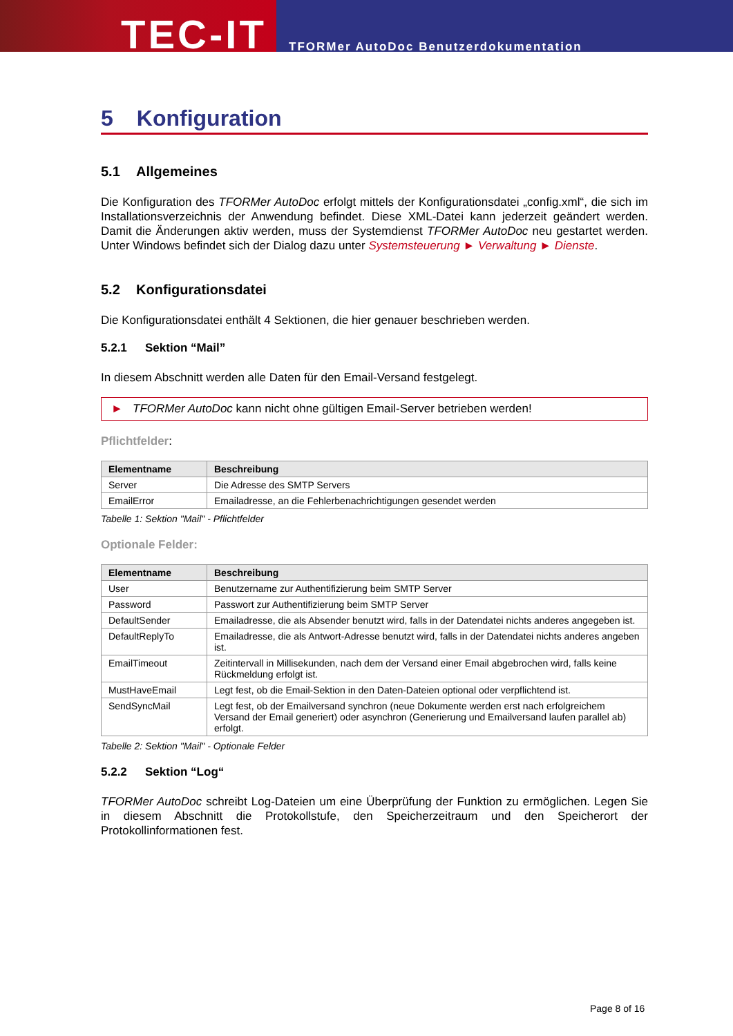TEC-IT
TFORMer AutoDoc Benutzerdokumentation
5 Konfiguration
5.1 Allgemeines
Die Konfiguration des TFORMer AutoDoc erfolgt mittels der Konfigurationsdatei „config.xml“, die sich im Installationsverzeichnis der Anwendung befindet. Diese XML-Datei kann jederzeit geändert werden. Damit die Änderungen aktiv werden, muss der Systemdienst TFORMer AutoDoc neu gestartet werden. Unter Windows befindet sich der Dialog dazu unter Systemsteuerung ► Verwaltung ► Dienste.
5.2 Konfigurationsdatei
Die Konfigurationsdatei enthält 4 Sektionen, die hier genauer beschrieben werden.
5.2.1 Sektion “Mail”
In diesem Abschnitt werden alle Daten für den Email-Versand festgelegt.
► TFORMer AutoDoc kann nicht ohne gültigen Email-Server betrieben werden!
Pflichtfelder:
| Elementname | Beschreibung |
| --- | --- |
| Server | Die Adresse des SMTP Servers |
| EmailError | Emailadresse, an die Fehlerbenachrichtigungen gesendet werden |
Tabelle 1: Sektion "Mail" - Pflichtfelder
Optionale Felder:
| Elementname | Beschreibung |
| --- | --- |
| User | Benutzername zur Authentifizierung beim SMTP Server |
| Password | Passwort zur Authentifizierung beim SMTP Server |
| DefaultSender | Emailadresse, die als Absender benutzt wird, falls in der Datendatei nichts anderes angegeben ist. |
| DefaultReplyTo | Emailadresse, die als Antwort-Adresse benutzt wird, falls in der Datendatei nichts anderes angeben ist. |
| EmailTimeout | Zeitintervall in Millisekunden, nach dem der Versand einer Email abgebrochen wird, falls keine Rückmeldung erfolgt ist. |
| MustHaveEmail | Legt fest, ob die Email-Sektion in den Daten-Dateien optional oder verpflichtend ist. |
| SendSyncMail | Legt fest, ob der Emailversand synchron (neue Dokumente werden erst nach erfolgreichem Versand der Email generiert) oder asynchron (Generierung und Emailversand laufen parallel ab) erfolgt. |
Tabelle 2: Sektion "Mail" - Optionale Felder
5.2.2 Sektion “Log“
TFORMer AutoDoc schreibt Log-Dateien um eine Überprüfung der Funktion zu ermöglichen. Legen Sie in diesem Abschnitt die Protokollstufe, den Speicherzeitraum und den Speicherort der Protokollinformationen fest.
Page 8 of 16